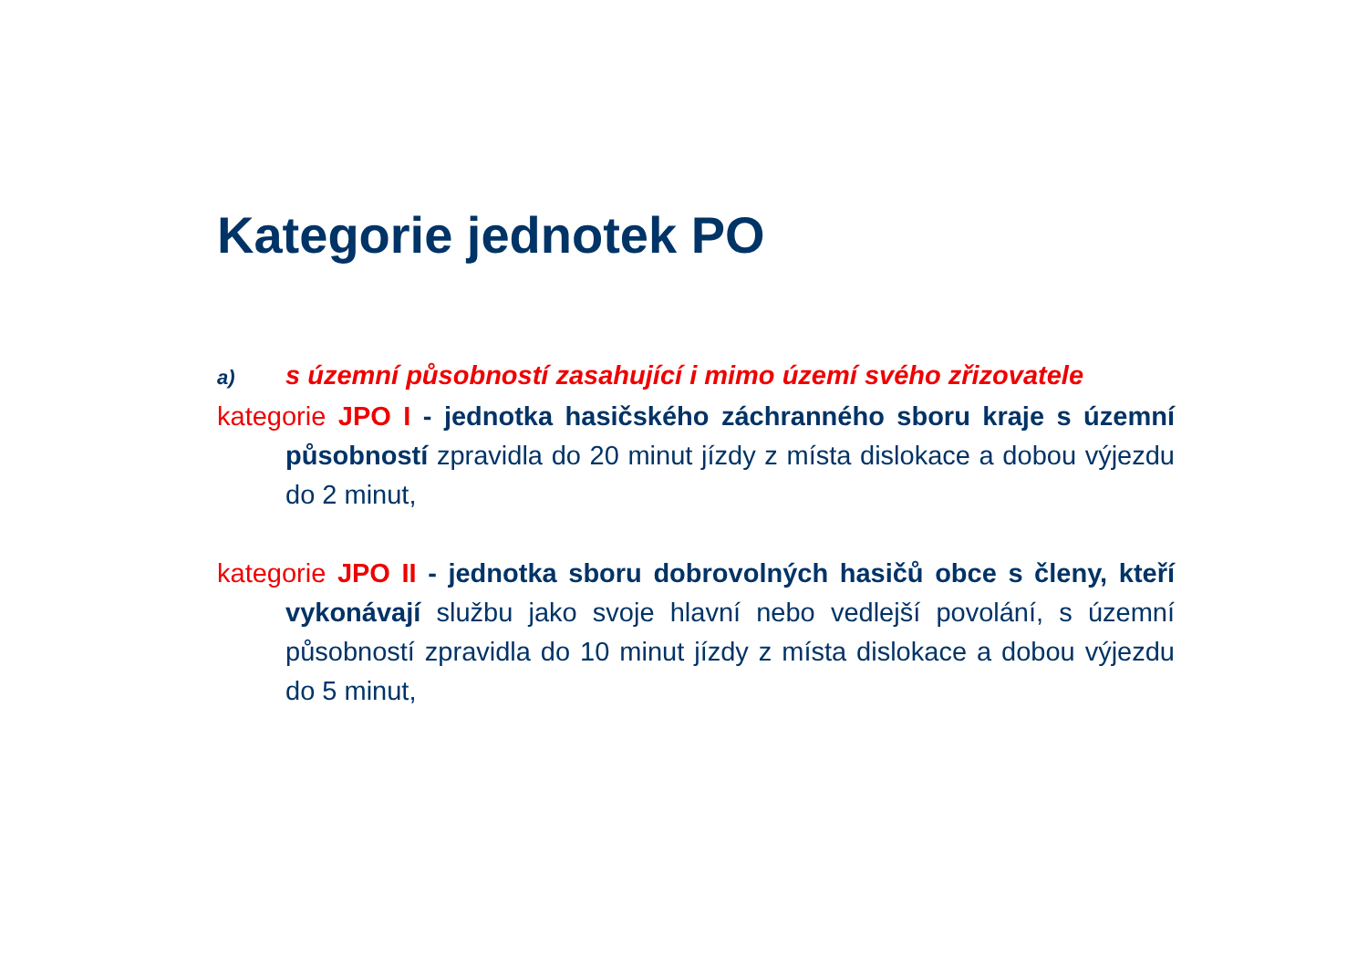Kategorie jednotek PO
a) s územní působností zasahující i mimo území svého zřizovatele
kategorie JPO I - jednotka hasičského záchranného sboru kraje s územní působností zpravidla do 20 minut jízdy z místa dislokace a dobou výjezdu do 2 minut,
kategorie JPO II - jednotka sboru dobrovolných hasičů obce s členy, kteří vykonávají službu jako svoje hlavní nebo vedlejší povolání, s územní působností zpravidla do 10 minut jízdy z místa dislokace a dobou výjezdu do 5 minut,